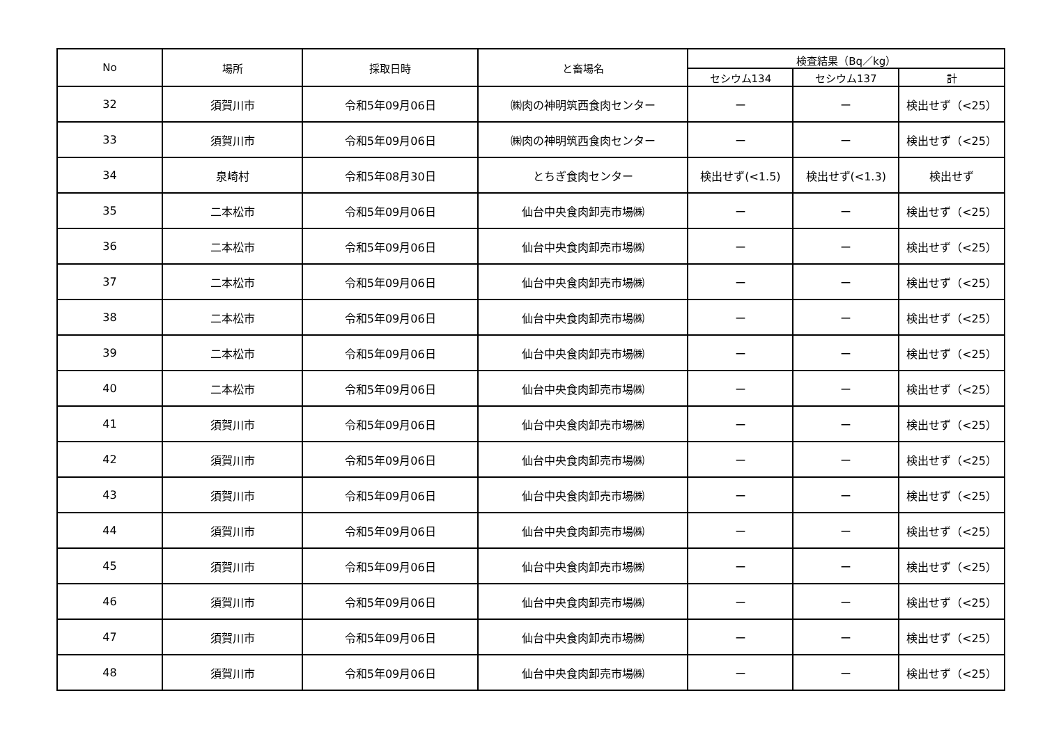| No | 場所 | 採取日時 | と畜場名 | 検査結果（Bq／kg） | | |
| --- | --- | --- | --- | --- | --- | --- |
| | | | | セシウム134 | セシウム137 | 計 |
| 32 | 須賀川市 | 令和5年09月06日 | ㈱肉の神明筑西食肉センター | ー | ー | 検出せず（<25） |
| 33 | 須賀川市 | 令和5年09月06日 | ㈱肉の神明筑西食肉センター | ー | ー | 検出せず（<25） |
| 34 | 泉崎村 | 令和5年08月30日 | とちぎ食肉センター | 検出せず(<1.5) | 検出せず(<1.3) | 検出せず |
| 35 | 二本松市 | 令和5年09月06日 | 仙台中央食肉卸売市場㈱ | ー | ー | 検出せず（<25） |
| 36 | 二本松市 | 令和5年09月06日 | 仙台中央食肉卸売市場㈱ | ー | ー | 検出せず（<25） |
| 37 | 二本松市 | 令和5年09月06日 | 仙台中央食肉卸売市場㈱ | ー | ー | 検出せず（<25） |
| 38 | 二本松市 | 令和5年09月06日 | 仙台中央食肉卸売市場㈱ | ー | ー | 検出せず（<25） |
| 39 | 二本松市 | 令和5年09月06日 | 仙台中央食肉卸売市場㈱ | ー | ー | 検出せず（<25） |
| 40 | 二本松市 | 令和5年09月06日 | 仙台中央食肉卸売市場㈱ | ー | ー | 検出せず（<25） |
| 41 | 須賀川市 | 令和5年09月06日 | 仙台中央食肉卸売市場㈱ | ー | ー | 検出せず（<25） |
| 42 | 須賀川市 | 令和5年09月06日 | 仙台中央食肉卸売市場㈱ | ー | ー | 検出せず（<25） |
| 43 | 須賀川市 | 令和5年09月06日 | 仙台中央食肉卸売市場㈱ | ー | ー | 検出せず（<25） |
| 44 | 須賀川市 | 令和5年09月06日 | 仙台中央食肉卸売市場㈱ | ー | ー | 検出せず（<25） |
| 45 | 須賀川市 | 令和5年09月06日 | 仙台中央食肉卸売市場㈱ | ー | ー | 検出せず（<25） |
| 46 | 須賀川市 | 令和5年09月06日 | 仙台中央食肉卸売市場㈱ | ー | ー | 検出せず（<25） |
| 47 | 須賀川市 | 令和5年09月06日 | 仙台中央食肉卸売市場㈱ | ー | ー | 検出せず（<25） |
| 48 | 須賀川市 | 令和5年09月06日 | 仙台中央食肉卸売市場㈱ | ー | ー | 検出せず（<25） |